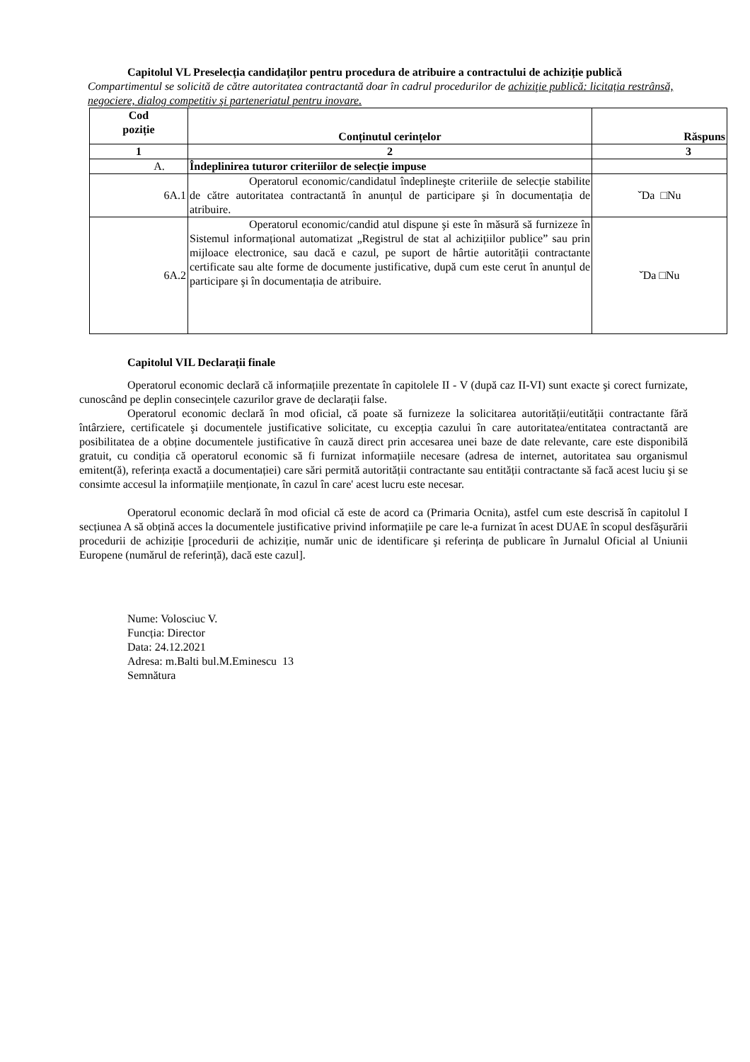Capitolul VL Preselecția candidaților pentru procedura de atribuire a contractului de achiziție publică
Compartimentul se solicită de către autoritatea contractantă doar în cadrul procedurilor de achiziţie publică: licitația restrânsă, negociere, dialog competitiv şi parteneriatul pentru inovare.
| Cod poziție | Conținutul cerințelor | Răspuns |
| --- | --- | --- |
| 1 | 2 | 3 |
| A. | Îndeplinirea tuturor criteriilor de selecție impuse | |
| 6A.1 | Operatorul economic/candidatul îndeplineşte criteriile de selecție stabilite de către autoritatea contractantă în anunțul de participare şi în documentația de atribuire. | ˇDa □Nu |
| 6A.2 | Operatorul economic/candid atul dispune şi este în măsură să furnizeze în Sistemul informațional automatizat „Registrul de stat al achizițiilor publice” sau prin mijloace electronice, sau dacă e cazul, pe suport de hârtie autorității contractante certificate sau alte forme de documente justificative, după cum este cerut în anunțul de participare şi în documentația de atribuire. | ˇDa □Nu |
Capitolul VIL Declarații finale
Operatorul economic declară că informațiile prezentate în capitolele II - V (după caz II-VI) sunt exacte şi corect furnizate, cunoscând pe deplin consecințele cazurilor grave de declarații false.
Operatorul economic declară în mod oficial, că poate să furnizeze la solicitarea autorității/eutității contractante fără întârziere, certificatele şi documentele justificative solicitate, cu excepția cazului în care autoritatea/entitatea contractantă are posibilitatea de a obține documentele justificative în cauză direct prin accesarea unei baze de date relevante, care este disponibilă gratuit, cu condiția că operatorul economic să fi furnizat informațiile necesare (adresa de internet, autoritatea sau organismul emitent(ă), referința exactă a documentației) care sări permită autorității contractante sau entității contractante să facă acest luciu şi se consimte accesul la informațiile menționate, în cazul în care' acest lucru este necesar.
Operatorul economic declară în mod oficial că este de acord ca (Primaria Ocnita), astfel cum este descrisă în capitolul I secțiunea A să obțină acces la documentele justificative privind informațiile pe care le-a furnizat în acest DUAE în scopul desfăşurării procedurii de achiziție [procedurii de achiziție, număr unic de identificare şi referința de publicare în Jurnalul Oficial al Uniunii Europene (numărul de referință), dacă este cazul].
Nume: Volosciuc V.
Funcția: Director
Data: 24.12.2021
Adresa: m.Balti bul.M.Eminescu 13
Semnătura